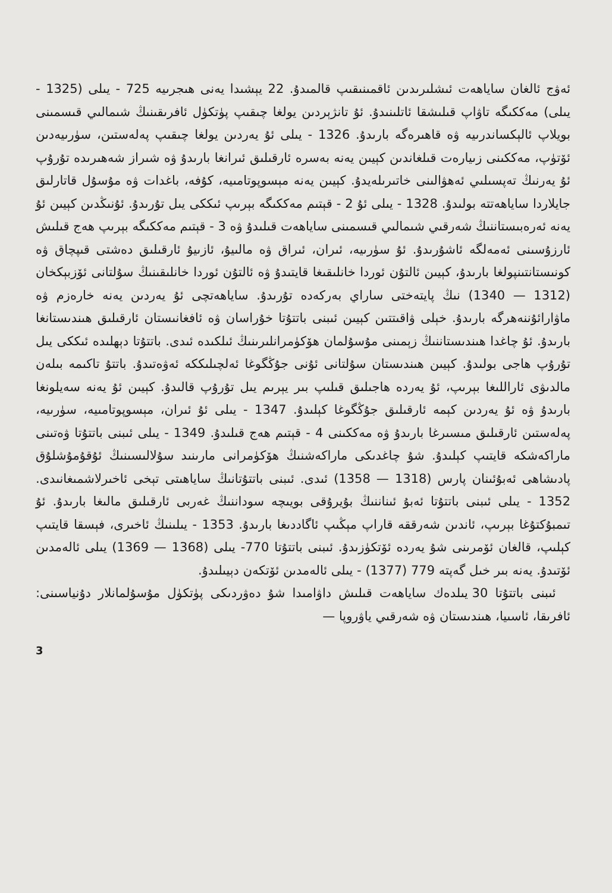ئەۋج ئالغان ساياھەت ئىشلىرىدىن ئاقمىنىقىپ قالمىدۇ. 22 يېشىدا يەنى ھىجرىيە 725 - يىلى (1325 - يىلى) مەككىگە تاۋاپ قىلىشقا ئاتلىنىدۇ. ئۇ تانژېردىن يولغا چىقىپ پۈتكۈل ئافرىقىنىڭ شىمالىي قىسمىنى بويلاپ ئالېكساندرىيە ۋە قاھىرەگە بارىدۇ. 1326 - يىلى ئۇ يەردىن يولغا چىقىپ پەلەستىن، سۈرىيەدىن ئۆتۈپ، مەككىنى زىيارەت قىلغاندىن كېيىن يەنە بەسرە ئارقىلىق ئىرانغا بارىدۇ ۋە شىراز شەھىرىدە تۇرۇپ ئۇ يەرنىڭ تەپسىلىي ئەھۋالىنى خاتىرىلەيدۇ. كېيىن يەنە مېسوپوتامىيە، كۇفە، باغدات ۋە مۇسۇل قاتارلىق جايلاردا ساياھەتتە بولىدۇ. 1328 - يىلى ئۇ 2 - قېتىم مەككىگە بېرىپ ئىككى يىل تۇرىدۇ. ئۇنىڭدىن كېيىن ئۇ يەنە ئەرەبىستاننىڭ شەرقىي شىمالىي قىسمىنى ساياھەت قىلىدۇ ۋە 3 - قېتىم مەككىگە بېرىپ ھەج قىلىش ئارزۇسىنى ئەمەلگە ئاشۇرىدۇ. ئۇ سۈرىيە، ئىران، ئىراق ۋە مالىيۇ، ئازىيۇ ئارقىلىق دەشتى قىپچاق ۋە كونىستانتىنپولغا بارىدۇ، كېيىن ئالتۇن ئوردا خانلىقىغا قايتىدۇ ۋە ئالتۇن ئوردا خانلىقىنىڭ سۇلتانى ئۆزبېكخان (1312 — 1340) نىڭ پايتەختى ساراي بەركەدە تۇرىدۇ. ساياھەتچى ئۇ يەردىن يەنە خارەزم ۋە ماۋارائۇننەھرگە بارىدۇ. خېلى ۋاقىتتىن كېيىن ئىبنى باتتۇتا خۇراسان ۋە ئافغانىستان ئارقىلىق ھىندىستانغا بارىدۇ. ئۇ چاغدا ھىندىستاننىڭ زېمىنى مۇسۇلمان ھۆكۈمرانلىرىنىڭ ئىلكىدە ئىدى. باتتۇتا دېھلىدە ئىككى يىل تۇرۇپ ھاجى بولىدۇ. كېيىن ھىندىستان سۇلتانى ئۇنى جۇڭگوغا ئەلچىلىككە ئەۋەتىدۇ. باتتۇ تاكىمە بىلەن مالدىۋى ئاراللىغا بېرىپ، ئۇ يەردە ھاجىلىق قىلىپ بىر يېرىم يىل تۇرۇپ قالىدۇ. كېيىن ئۇ يەنە سەيلونغا بارىدۇ ۋە ئۇ يەردىن كېمە ئارقىلىق جۇڭگوغا كېلىدۇ. 1347 - يىلى ئۇ ئىران، مېسوپوتامىيە، سۈرىيە، پەلەستىن ئارقىلىق مىسىرغا بارىدۇ ۋە مەككىنى 4 - قېتىم ھەج قىلىدۇ. 1349 - يىلى ئىبنى باتتۇتا ۋەتىنى ماراكەشكە قايتىپ كېلىدۇ. شۇ چاغدىكى ماراكەشنىڭ ھۆكۈمرانى مارىنىد سۇلالىسىنىڭ ئۇقۇمۇشلۇق پادىشاھى ئەبۇئىنان پارس (1318 — 1358) ئىدى. ئىبنى باتتۇتانىڭ ساياھىتى تېخى ئاخىرلاشمىغانىدى. 1352 - يىلى ئىبنى باتتۇتا ئەبۇ ئىناننىڭ بۇيرۇقى بويىچە سوداننىڭ غەربى ئارقىلىق مالىغا بارىدۇ. ئۇ تىمبۇكتۇغا بېرىپ، ئاندىن شەرققە قاراپ مېڭىپ ئاگاددىغا بارىدۇ. 1353 - يىلىنىڭ ئاخىرى، فېسقا قايتىپ كېلىپ، قالغان ئۆمرىنى شۇ يەردە ئۆتكۈزىدۇ. ئىبنى باتتۇتا 770- يىلى (1368 — 1369) يىلى ئالەمدىن ئۆتىدۇ. يەنە بىر خىل گەپتە 779 (1377) - يىلى ئالەمدىن ئۆتكەن دېيىلىدۇ.
ئىبنى باتتۇتا 30 يىلدەك ساياھەت قىلىش داۋامىدا شۇ دەۋردىكى پۈتكۈل مۇسۇلمانلار دۇنياسىنى: ئافرىقا، ئاسىيا، ھىندىستان ۋە شەرقىي ياۋروپا —
3